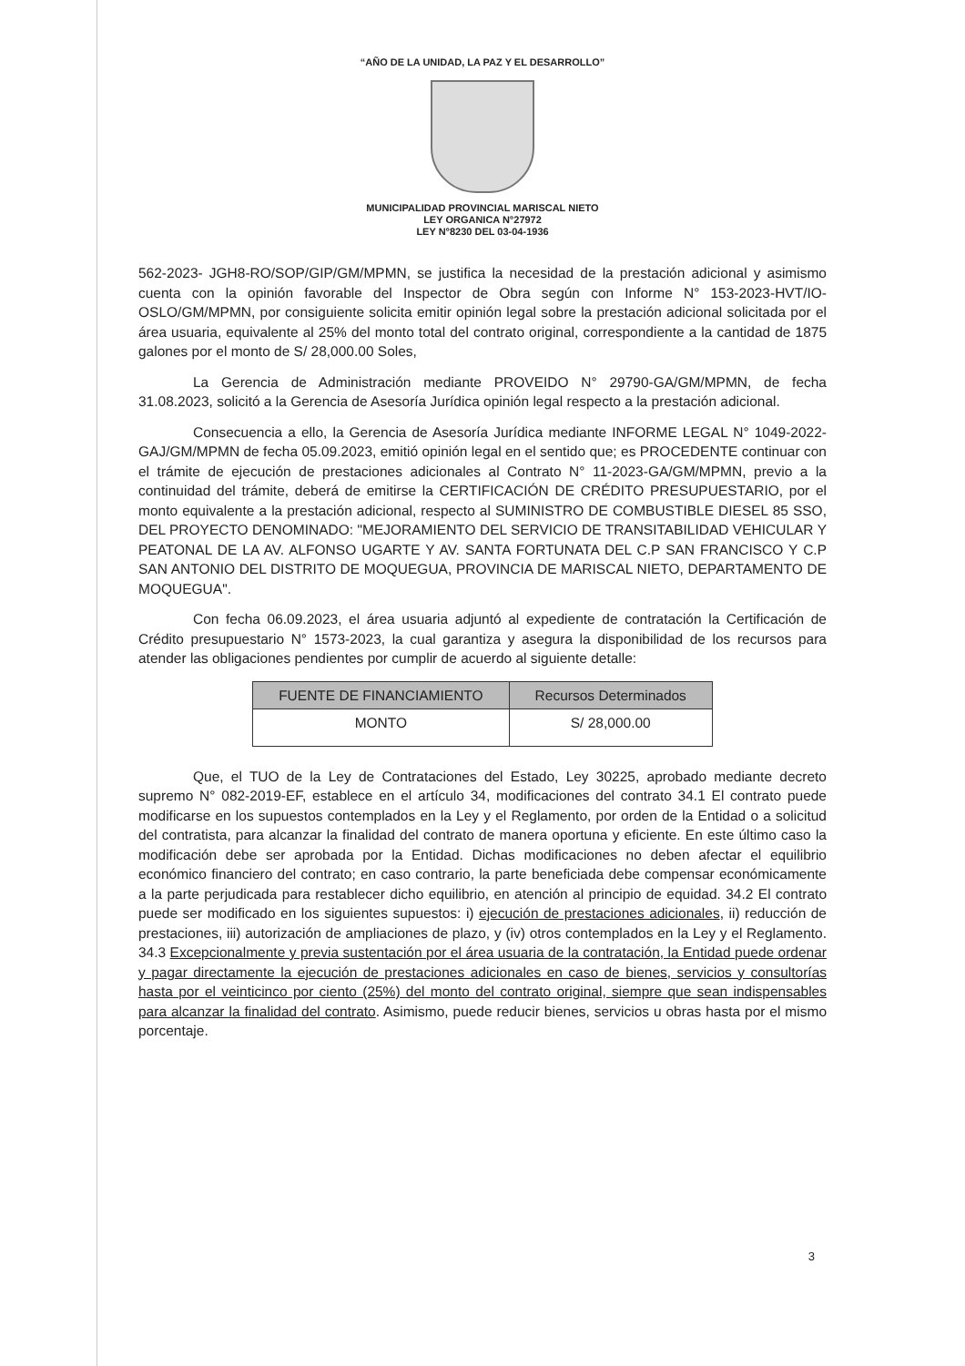“AÑO DE LA UNIDAD, LA PAZ Y EL DESARROLLO”
MUNICIPALIDAD PROVINCIAL MARISCAL NIETO
LEY ORGANICA N°27972
LEY N°8230 DEL 03-04-1936
562-2023- JGH8-RO/SOP/GIP/GM/MPMN, se justifica la necesidad de la prestación adicional y asimismo cuenta con la opinión favorable del Inspector de Obra según con Informe N° 153-2023-HVT/IO-OSLO/GM/MPMN, por consiguiente solicita emitir opinión legal sobre la prestación adicional solicitada por el área usuaria, equivalente al 25% del monto total del contrato original, correspondiente a la cantidad de 1875 galones por el monto de S/ 28,000.00 Soles,
La Gerencia de Administración mediante PROVEIDO N° 29790-GA/GM/MPMN, de fecha 31.08.2023, solicitó a la Gerencia de Asesoría Jurídica opinión legal respecto a la prestación adicional.
Consecuencia a ello, la Gerencia de Asesoría Jurídica mediante INFORME LEGAL N° 1049-2022-GAJ/GM/MPMN de fecha 05.09.2023, emitió opinión legal en el sentido que; es PROCEDENTE continuar con el trámite de ejecución de prestaciones adicionales al Contrato N° 11-2023-GA/GM/MPMN, previo a la continuidad del trámite, deberá de emitirse la CERTIFICACIÓN DE CRÉDITO PRESUPUESTARIO, por el monto equivalente a la prestación adicional, respecto al SUMINISTRO DE COMBUSTIBLE DIESEL 85 SSO, DEL PROYECTO DENOMINADO: "MEJORAMIENTO DEL SERVICIO DE TRANSITABILIDAD VEHICULAR Y PEATONAL DE LA AV. ALFONSO UGARTE Y AV. SANTA FORTUNATA DEL C.P SAN FRANCISCO Y C.P SAN ANTONIO DEL DISTRITO DE MOQUEGUA, PROVINCIA DE MARISCAL NIETO, DEPARTAMENTO DE MOQUEGUA".
Con fecha 06.09.2023, el área usuaria adjuntó al expediente de contratación la Certificación de Crédito presupuestario N° 1573-2023, la cual garantiza y asegura la disponibilidad de los recursos para atender las obligaciones pendientes por cumplir de acuerdo al siguiente detalle:
| FUENTE DE FINANCIAMIENTO | Recursos Determinados |
| --- | --- |
| MONTO | S/ 28,000.00 |
Que, el TUO de la Ley de Contrataciones del Estado, Ley 30225, aprobado mediante decreto supremo N° 082-2019-EF, establece en el artículo 34, modificaciones del contrato 34.1 El contrato puede modificarse en los supuestos contemplados en la Ley y el Reglamento, por orden de la Entidad o a solicitud del contratista, para alcanzar la finalidad del contrato de manera oportuna y eficiente. En este último caso la modificación debe ser aprobada por la Entidad. Dichas modificaciones no deben afectar el equilibrio económico financiero del contrato; en caso contrario, la parte beneficiada debe compensar económicamente a la parte perjudicada para restablecer dicho equilibrio, en atención al principio de equidad. 34.2 El contrato puede ser modificado en los siguientes supuestos: i) ejecución de prestaciones adicionales, ii) reducción de prestaciones, iii) autorización de ampliaciones de plazo, y (iv) otros contemplados en la Ley y el Reglamento. 34.3 Excepcionalmente y previa sustentación por el área usuaria de la contratación, la Entidad puede ordenar y pagar directamente la ejecución de prestaciones adicionales en caso de bienes, servicios y consultorías hasta por el veinticinco por ciento (25%) del monto del contrato original, siempre que sean indispensables para alcanzar la finalidad del contrato. Asimismo, puede reducir bienes, servicios u obras hasta por el mismo porcentaje.
3